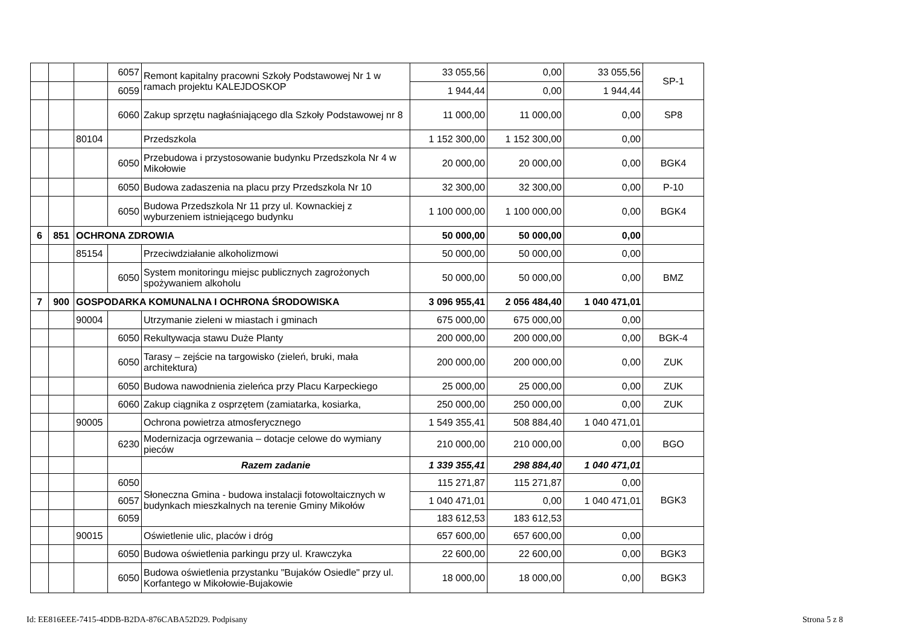| | | | 6057 | Remont kapitalny pracowni Szkoły Podstawowej Nr 1 w ramach projektu KALEJDOSKOP | 33 055,56 | 0,00 | 33 055,56 | SP-1 |
| | | | 6059 | | 1 944,44 | 0,00 | 1 944,44 | |
| | | | 6060 | Zakup sprzętu nagłaśniającego dla Szkoły Podstawowej nr 8 | 11 000,00 | 11 000,00 | 0,00 | SP8 |
| | | 80104 | | Przedszkola | 1 152 300,00 | 1 152 300,00 | 0,00 | |
| | | | 6050 | Przebudowa i przystosowanie budynku Przedszkola Nr 4 w Mikołowie | 20 000,00 | 20 000,00 | 0,00 | BGK4 |
| | | | 6050 | Budowa zadaszenia na placu przy Przedszkola Nr 10 | 32 300,00 | 32 300,00 | 0,00 | P-10 |
| | | | 6050 | Budowa Przedszkola Nr 11 przy ul. Kownackiej z wyburzeniem istniejącego budynku | 1 100 000,00 | 1 100 000,00 | 0,00 | BGK4 |
| 6 | 851 | OCHRONA ZDROWIA | | | 50 000,00 | 50 000,00 | 0,00 | |
| | | 85154 | | Przeciwdziałanie alkoholizmowi | 50 000,00 | 50 000,00 | 0,00 | |
| | | | 6050 | System monitoringu miejsc publicznych zagrożonych spożywaniem alkoholu | 50 000,00 | 50 000,00 | 0,00 | BMZ |
| 7 | 900 | GOSPODARKA KOMUNALNA I OCHRONA ŚRODOWISKA | | | 3 096 955,41 | 2 056 484,40 | 1 040 471,01 | |
| | | 90004 | | Utrzymanie zieleni w miastach i gminach | 675 000,00 | 675 000,00 | 0,00 | |
| | | | 6050 | Rekultywacja stawu Duże Planty | 200 000,00 | 200 000,00 | 0,00 | BGK-4 |
| | | | 6050 | Tarasy – zejście na targowisko (zieleń, bruki, mała architektura) | 200 000,00 | 200 000,00 | 0,00 | ZUK |
| | | | 6050 | Budowa nawodnienia zieleńca przy Placu Karpeckiego | 25 000,00 | 25 000,00 | 0,00 | ZUK |
| | | | 6060 | Zakup ciągnika z osprzętem (zamiatarka, kosiarka, | 250 000,00 | 250 000,00 | 0,00 | ZUK |
| | | 90005 | | Ochrona powietrza atmosferycznego | 1 549 355,41 | 508 884,40 | 1 040 471,01 | |
| | | | 6230 | Modernizacja ogrzewania – dotacje celowe do wymiany pieców | 210 000,00 | 210 000,00 | 0,00 | BGO |
| | | | | Razem zadanie | 1 339 355,41 | 298 884,40 | 1 040 471,01 | |
| | | | 6050 | Słoneczna Gmina - budowa instalacji fotowoltaicznych w budynkach mieszkalnych na terenie Gminy Mikołów | 115 271,87 | 115 271,87 | 0,00 | BGK3 |
| | | | 6057 | | 1 040 471,01 | 0,00 | 1 040 471,01 | |
| | | | 6059 | | 183 612,53 | 183 612,53 | | |
| | | 90015 | | Oświetlenie ulic, placów i dróg | 657 600,00 | 657 600,00 | 0,00 | |
| | | | 6050 | Budowa oświetlenia parkingu przy ul. Krawczyka | 22 600,00 | 22 600,00 | 0,00 | BGK3 |
| | | | 6050 | Budowa oświetlenia przystanku "Bujaków Osiedle" przy ul. Korfantego w Mikołowie-Bujakowie | 18 000,00 | 18 000,00 | 0,00 | BGK3 |
Id: EE816EEE-7415-4DDB-B2DA-876CABA52D29. Podpisany
Strona 5 z 8